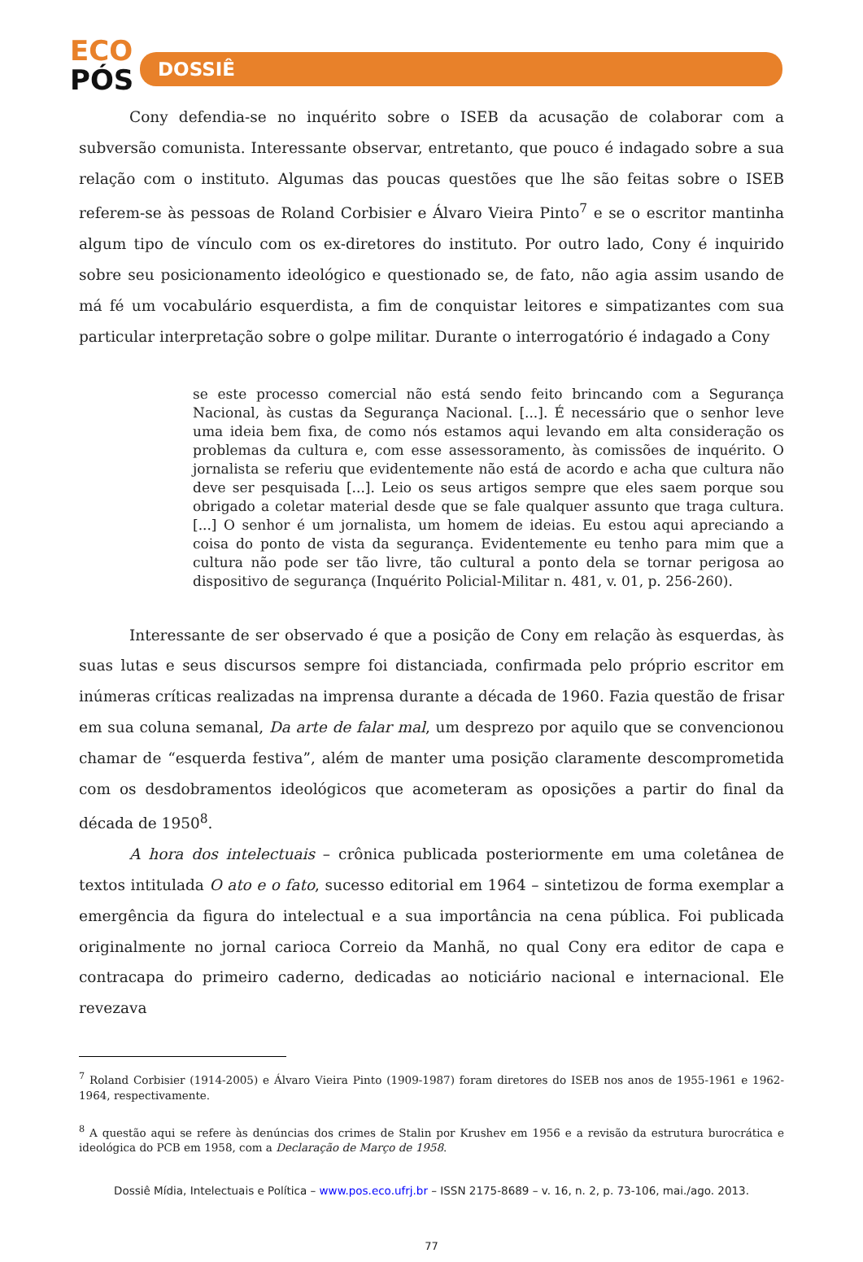ECO
PÓS
DOSSIÊ
Cony defendia-se no inquérito sobre o ISEB da acusação de colaborar com a subversão comunista. Interessante observar, entretanto, que pouco é indagado sobre a sua relação com o instituto. Algumas das poucas questões que lhe são feitas sobre o ISEB referem-se às pessoas de Roland Corbisier e Álvaro Vieira Pinto<sup>7</sup> e se o escritor mantinha algum tipo de vínculo com os ex-diretores do instituto. Por outro lado, Cony é inquirido sobre seu posicionamento ideológico e questionado se, de fato, não agia assim usando de má fé um vocabulário esquerdista, a fim de conquistar leitores e simpatizantes com sua particular interpretação sobre o golpe militar. Durante o interrogatório é indagado a Cony
se este processo comercial não está sendo feito brincando com a Segurança Nacional, às custas da Segurança Nacional. [...]. É necessário que o senhor leve uma ideia bem fixa, de como nós estamos aqui levando em alta consideração os problemas da cultura e, com esse assessoramento, às comissões de inquérito. O jornalista se referiu que evidentemente não está de acordo e acha que cultura não deve ser pesquisada [...]. Leio os seus artigos sempre que eles saem porque sou obrigado a coletar material desde que se fale qualquer assunto que traga cultura. [...] O senhor é um jornalista, um homem de ideias. Eu estou aqui apreciando a coisa do ponto de vista da segurança. Evidentemente eu tenho para mim que a cultura não pode ser tão livre, tão cultural a ponto dela se tornar perigosa ao dispositivo de segurança (Inquérito Policial-Militar n. 481, v. 01, p. 256-260).
Interessante de ser observado é que a posição de Cony em relação às esquerdas, às suas lutas e seus discursos sempre foi distanciada, confirmada pelo próprio escritor em inúmeras críticas realizadas na imprensa durante a década de 1960. Fazia questão de frisar em sua coluna semanal, Da arte de falar mal, um desprezo por aquilo que se convencionou chamar de “esquerda festiva”, além de manter uma posição claramente descomprometida com os desdobramentos ideológicos que acometeram as oposições a partir do final da década de 1950<sup>8</sup>.
A hora dos intelectuais – crônica publicada posteriormente em uma coletânea de textos intitulada O ato e o fato, sucesso editorial em 1964 – sintetizou de forma exemplar a emergência da figura do intelectual e a sua importância na cena pública. Foi publicada originalmente no jornal carioca Correio da Manhã, no qual Cony era editor de capa e contracapa do primeiro caderno, dedicadas ao noticiário nacional e internacional. Ele revezava
<sup>7</sup> Roland Corbisier (1914-2005) e Álvaro Vieira Pinto (1909-1987) foram diretores do ISEB nos anos de 1955-1961 e 1962-1964, respectivamente.
<sup>8</sup> A questão aqui se refere às denúncias dos crimes de Stalin por Krushev em 1956 e a revisão da estrutura burocrática e ideológica do PCB em 1958, com a Declaração de Março de 1958.
Dossiê Mídia, Intelectuais e Política – www.pos.eco.ufrj.br – ISSN 2175-8689 – v. 16, n. 2, p. 73-106, mai./ago. 2013.
77